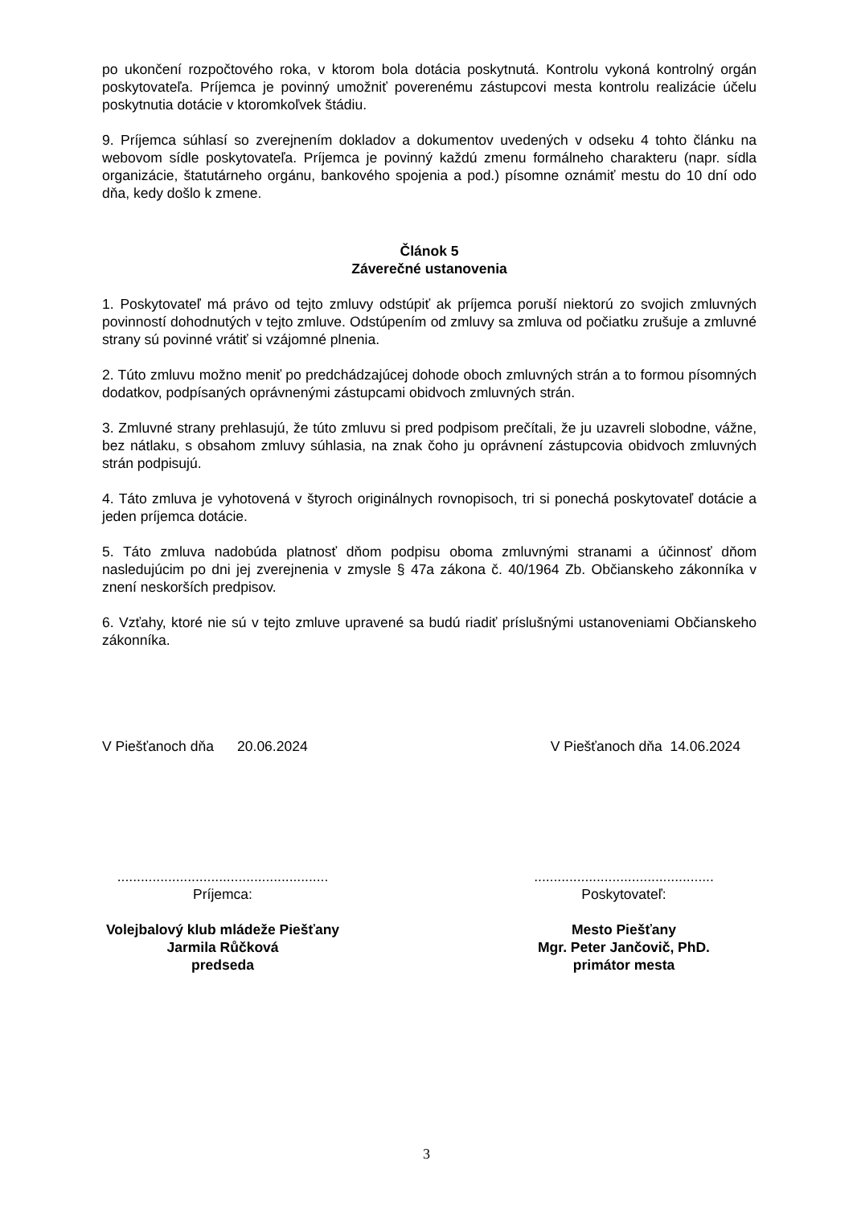po ukončení rozpočtového roka, v ktorom bola dotácia poskytnutá. Kontrolu vykoná kontrolný orgán poskytovateľa. Príjemca je povinný umožniť poverenému zástupcovi mesta kontrolu realizácie účelu poskytnutia dotácie v ktoromkoľvek štádiu.
9. Príjemca súhlasí so zverejnením dokladov a dokumentov uvedených v odseku 4 tohto článku na webovom sídle poskytovateľa. Príjemca je povinný každú zmenu formálneho charakteru (napr. sídla organizácie, štatutárneho orgánu, bankového spojenia a pod.) písomne oznámiť mestu do 10 dní odo dňa, kedy došlo k zmene.
Článok 5
Záverečné ustanovenia
1. Poskytovateľ má právo od tejto zmluvy odstúpiť ak príjemca poruší niektorú zo svojich zmluvných povinností dohodnutých v tejto zmluve. Odstúpením od zmluvy sa zmluva od počiatku zrušuje a zmluvné strany sú povinné vrátiť si vzájomné plnenia.
2. Túto zmluvu možno meniť po predchádzajúcej dohode oboch zmluvných strán a to formou písomných dodatkov, podpísaných oprávnenými zástupcami obidvoch zmluvných strán.
3. Zmluvné strany prehlasujú, že túto zmluvu si pred podpisom prečítali, že ju uzavreli slobodne, vážne, bez nátlaku, s obsahom zmluvy súhlasia, na znak čoho ju oprávnení zástupcovia obidvoch zmluvných strán podpisujú.
4. Táto zmluva je vyhotovená v štyroch originálnych rovnopisoch, tri si ponechá poskytovateľ dotácie a jeden príjemca dotácie.
5. Táto zmluva nadobúda platnosť dňom podpisu oboma zmluvnými stranami a účinnosť dňom nasledujúcim po dni jej zverejnenia v zmysle § 47a zákona č. 40/1964 Zb. Občianskeho zákonníka v znení neskorších predpisov.
6. Vzťahy, ktoré nie sú v tejto zmluve upravené sa budú riadiť príslušnými ustanoveniami Občianskeho zákonníka.
V Piešťanoch dňa 20.06.2024 V Piešťanoch dňa 14.06.2024
......................................................
Príjemca:
Volejbalový klub mládeže Piešťany
Jarmila Růčková
predseda
..............................................
Poskytovateľ:
Mesto Piešťany
Mgr. Peter Jančovič, PhD.
primátor mesta
3